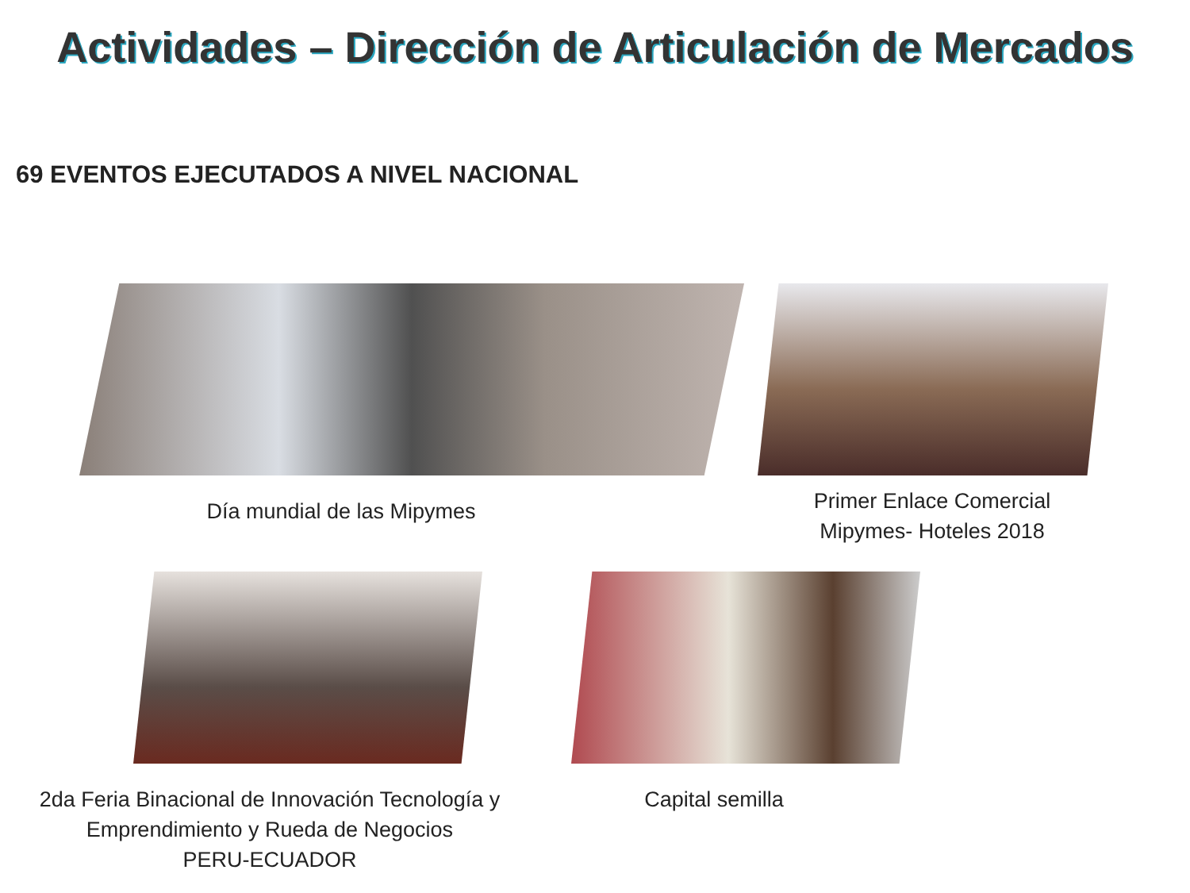Actividades – Dirección de Articulación de Mercados
69 EVENTOS EJECUTADOS A NIVEL NACIONAL
Día mundial de las Mipymes
Primer Enlace Comercial
Mipymes- Hoteles 2018
2da Feria Binacional de Innovación Tecnología y Emprendimiento y Rueda de Negocios
PERU-ECUADOR
Capital semilla